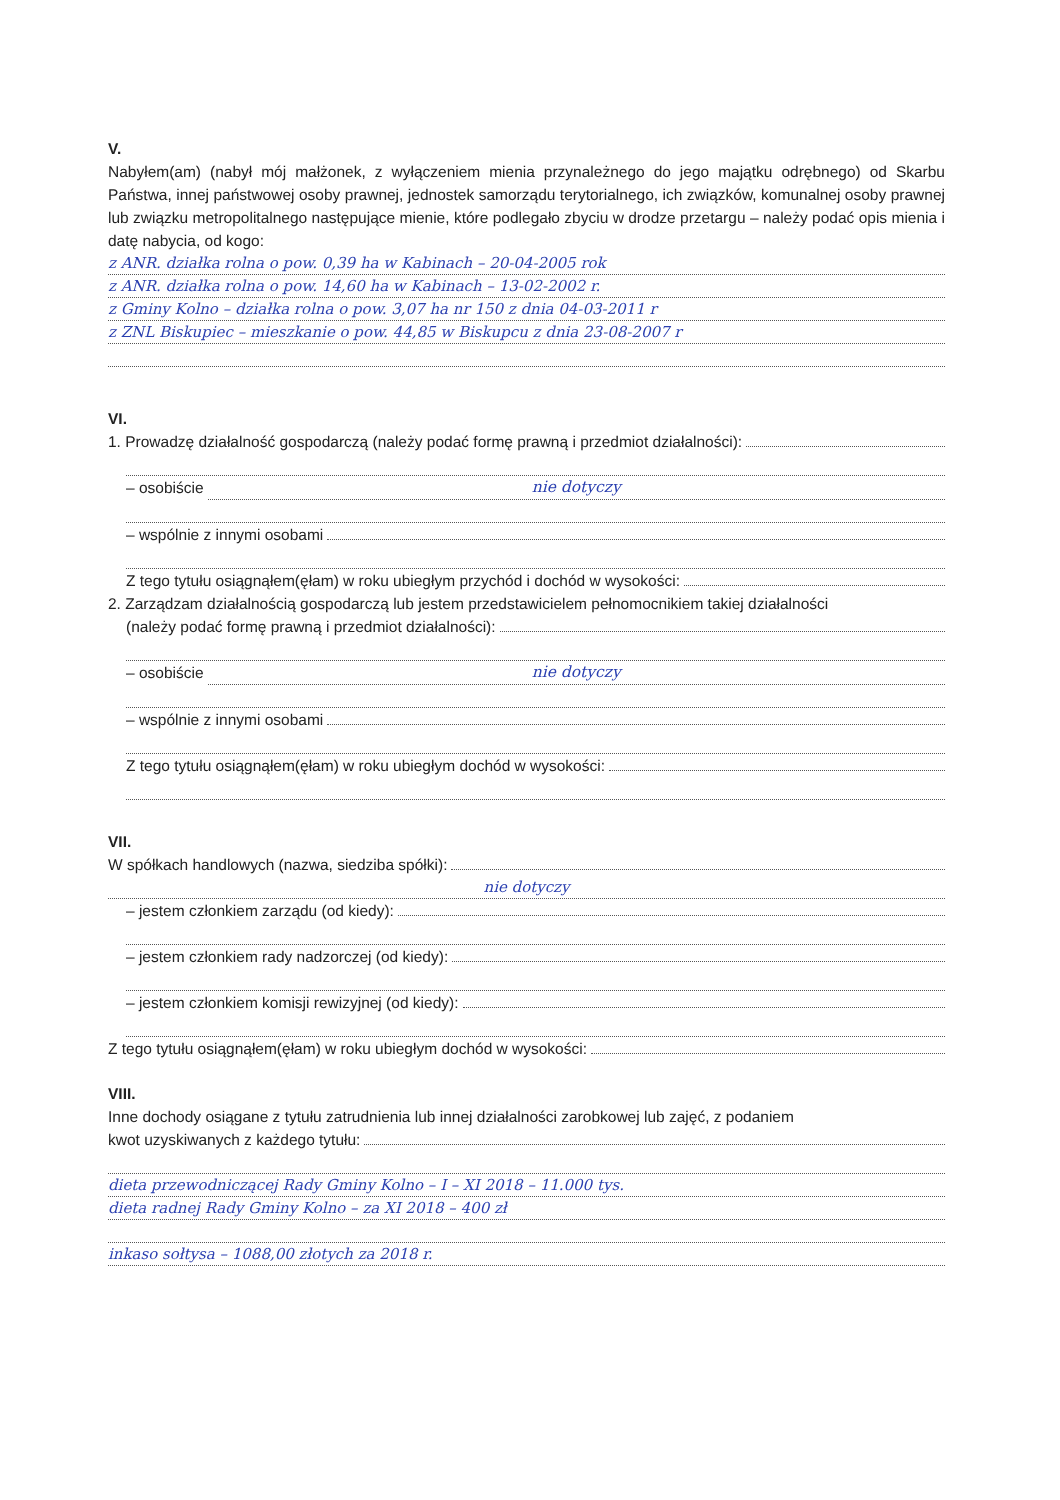V.
Nabyłem(am) (nabył mój małżonek, z wyłączeniem mienia przynależnego do jego majątku odrębnego) od Skarbu Państwa, innej państwowej osoby prawnej, jednostek samorządu terytorialnego, ich związków, komunalnej osoby prawnej lub związku metropolitalnego następujące mienie, które podlegało zbyciu w drodze przetargu – należy podać opis mienia i datę nabycia, od kogo:
z ANR. działka rolna o pow. 0,39 ha w Kabinach – 20-04-2005 rok
z ANR. działka rolna o pow. 14,60 ha w Kabinach – 13-02-2002 r.
z Gminy Kolno – działka rolna o pow. 3,07 ha nr 150 z dnia 04-03-2011 r
z ZNL Biskupiec – mieszkanie o pow. 44,85 w Biskupcu z dnia 23-08-2007 r
VI.
1. Prowadzę działalność gospodarczą (należy podać formę prawną i przedmiot działalności):
– osobiście nie dotyczy
– wspólnie z innymi osobami
Z tego tytułu osiągnąłem(ęłam) w roku ubiegłym przychód i dochód w wysokości:
2. Zarządzam działalnością gospodarczą lub jestem przedstawicielem pełnomocnikiem takiej działalności
(należy podać formę prawną i przedmiot działalności):
– osobiście nie dotyczy
– wspólnie z innymi osobami
Z tego tytułu osiągnąłem(ęłam) w roku ubiegłym dochód w wysokości:
VII.
W spółkach handlowych (nazwa, siedziba spółki):
nie dotyczy
– jestem członkiem zarządu (od kiedy):
– jestem członkiem rady nadzorczej (od kiedy):
– jestem członkiem komisji rewizyjnej (od kiedy):
Z tego tytułu osiągnąłem(ęłam) w roku ubiegłym dochód w wysokości:
VIII.
Inne dochody osiągane z tytułu zatrudnienia lub innej działalności zarobkowej lub zajęć, z podaniem
kwot uzyskiwanych z każdego tytułu:
dieta przewodniczącej Rady Gminy Kolno – I – XI 2018 – 11.000 tys.
dieta radnej Rady Gminy Kolno – za XI 2018 – 400 zł
inkaso sołtysa – 1088,00 złotych za 2018 r.